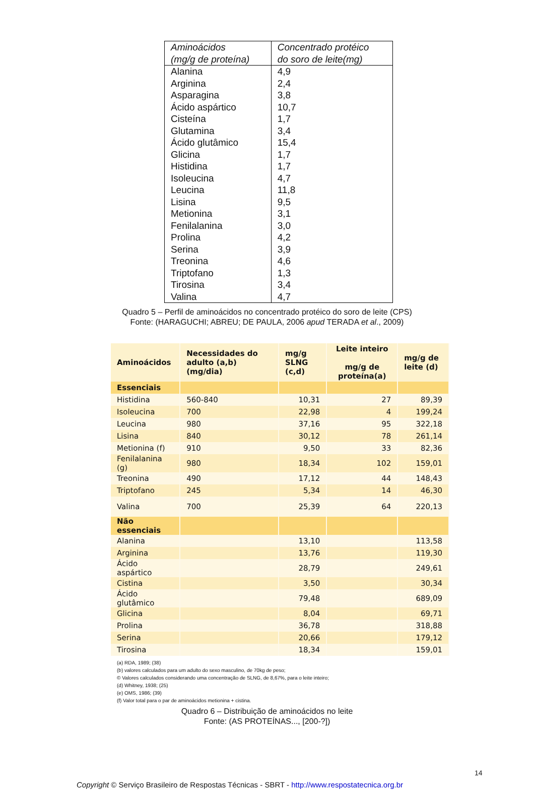| Aminoácidos (mg/g de proteína) | Concentrado protéico do soro de leite(mg) |
| --- | --- |
| Alanina Arginina Asparagina Ácido aspártico Cisteína Glutamina Ácido glutâmico Glicina Histidina Isoleucina Leucina Lisina Metionina Fenilalanina Prolina Serina Treonina Triptofano Tirosina Valina | 4,9 2,4 3,8 10,7 1,7 3,4 15,4 1,7 1,7 4,7 11,8 9,5 3,1 3,0 4,2 3,9 4,6 1,3 3,4 4,7 |
Quadro 5 – Perfil de aminoácidos no concentrado protéico do soro de leite (CPS)
Fonte: (HARAGUCHI; ABREU; DE PAULA, 2006 apud TERADA et al., 2009)
| Aminoácidos | Necessidades do adulto (a,b) (mg/dia) | mg/g SLNG (c,d) | Leite inteiro mg/g de proteína(a) | mg/g de leite (d) |
| --- | --- | --- | --- | --- |
| Essenciais | | | | |
| Histidina | 560-840 | 10,31 | 27 | 89,39 |
| Isoleucina | 700 | 22,98 | 4 | 199,24 |
| Leucina | 980 | 37,16 | 95 | 322,18 |
| Lisina | 840 | 30,12 | 78 | 261,14 |
| Metionina (f) | 910 | 9,50 | 33 | 82,36 |
| Fenilalanina (g) | 980 | 18,34 | 102 | 159,01 |
| Treonina | 490 | 17,12 | 44 | 148,43 |
| Triptofano | 245 | 5,34 | 14 | 46,30 |
| Valina | 700 | 25,39 | 64 | 220,13 |
| Não essenciais | | | | |
| Alanina | | 13,10 | | 113,58 |
| Arginina | | 13,76 | | 119,30 |
| Ácido aspártico | | 28,79 | | 249,61 |
| Cistina | | 3,50 | | 30,34 |
| Ácido glutâmico | | 79,48 | | 689,09 |
| Glicina | | 8,04 | | 69,71 |
| Prolina | | 36,78 | | 318,88 |
| Serina | | 20,66 | | 179,12 |
| Tirosina | | 18,34 | | 159,01 |
(a) RDA, 1989; (38)
(b) valores calculados para um adulto do sexo masculino, de 70kg de peso;
© Valores calculados considerando uma concentração de SLNG, de 8,67%, para o leite inteiro;
(d) Whitney, 1938; (25)
(e) OMS, 1986; (39)
(f) Valor total para o par de aminoácidos metionina + cistina.
Quadro 6 – Distribuição de aminoácidos no leite
Fonte: (AS PROTEÍNAS..., [200-?])
14
Copyright © Serviço Brasileiro de Respostas Técnicas - SBRT - http://www.respostatecnica.org.br